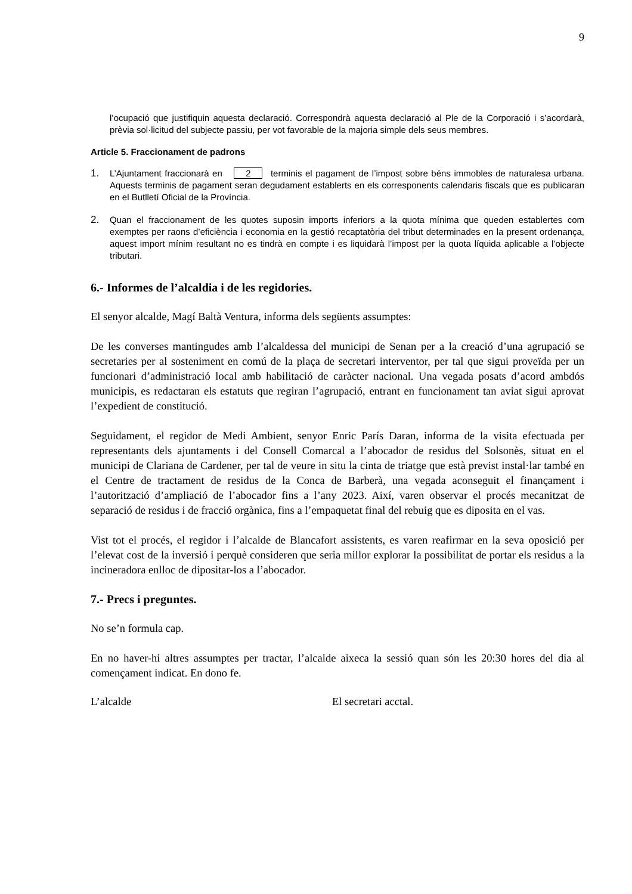9
l’ocupació que justifiquin aquesta declaració. Correspondrà aquesta declaració al Ple de la Corporació i s’acordarà, prèvia sol·licitud del subjecte passiu, per vot favorable de la majoria simple dels seus membres.
Article 5. Fraccionament de padrons
1. L’Ajuntament fraccionarà en 2 terminis el pagament de l’impost sobre béns immobles de naturalesa urbana. Aquests terminis de pagament seran degudament establerts en els corresponents calendaris fiscals que es publicaran en el Butlletí Oficial de la Província.
2. Quan el fraccionament de les quotes suposin imports inferiors a la quota mínima que queden establertes com exemptes per raons d’eficiència i economia en la gestió recaptatòria del tribut determinades en la present ordenança, aquest import mínim resultant no es tindrà en compte i es liquidarà l’impost per la quota líquida aplicable a l’objecte tributari.
6.- Informes de l’alcaldia i de les regidories.
El senyor alcalde, Magí Baltà Ventura, informa dels següents assumptes:
De les converses mantingudes amb l’alcaldessa del municipi de Senan per a la creació d’una agrupació se secretaries per al sosteniment en comú de la plaça de secretari interventor, per tal que sigui proveïda per un funcionari d’administració local amb habilitació de caràcter nacional. Una vegada posats d’acord ambdós municipis, es redactaran els estatuts que regiran l’agrupació, entrant en funcionament tan aviat sigui aprovat l’expedient de constitució.
Seguidament, el regidor de Medi Ambient, senyor Enric París Daran, informa de la visita efectuada per representants dels ajuntaments i del Consell Comarcal a l’abocador de residus del Solsonès, situat en el municipi de Clariana de Cardener, per tal de veure in situ la cinta de triatge que està previst instal·lar també en el Centre de tractament de residus de la Conca de Barberà, una vegada aconseguit el finançament i l’autorització d’ampliació de l’abocador fins a l’any 2023. Així, varen observar el procés mecanitzat de separació de residus i de fracció orgànica, fins a l’empaquetat final del rebuig que es diposita en el vas.
Vist tot el procés, el regidor i l’alcalde de Blancafort assistents, es varen reafirmar en la seva oposició per l’elevat cost de la inversió i perquè consideren que seria millor explorar la possibilitat de portar els residus a la incineradora enlloc de dipositar-los a l’abocador.
7.- Precs i preguntes.
No se’n formula cap.
En no haver-hi altres assumptes per tractar, l’alcalde aixeca la sessió quan són les 20:30 hores del dia al començament indicat. En dono fe.
L’alcalde El secretari acctal.